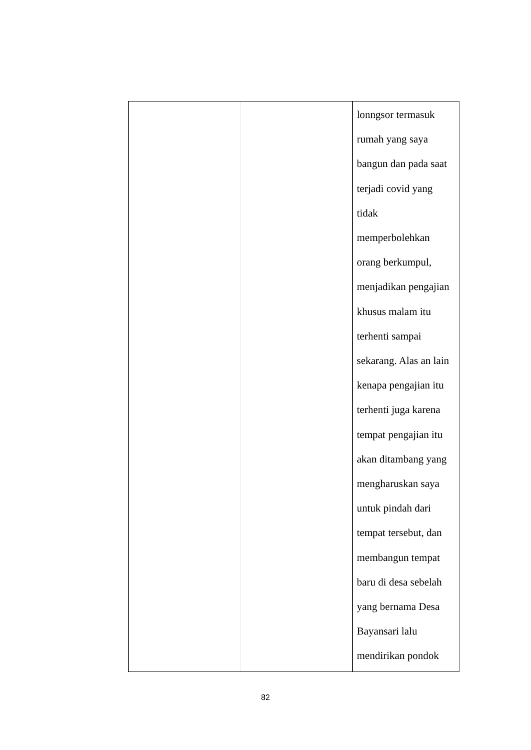| | | lonngsor termasuk rumah yang saya bangun dan pada saat terjadi covid yang tidak memperbolehkan orang berkumpul, menjadikan pengajian khusus malam itu terhenti sampai sekarang. Alas an lain kenapa pengajian itu terhenti juga karena tempat pengajian itu akan ditambang yang mengharuskan saya untuk pindah dari tempat tersebut, dan membangun tempat baru di desa sebelah yang bernama Desa Bayansari lalu mendirikan pondok |
82